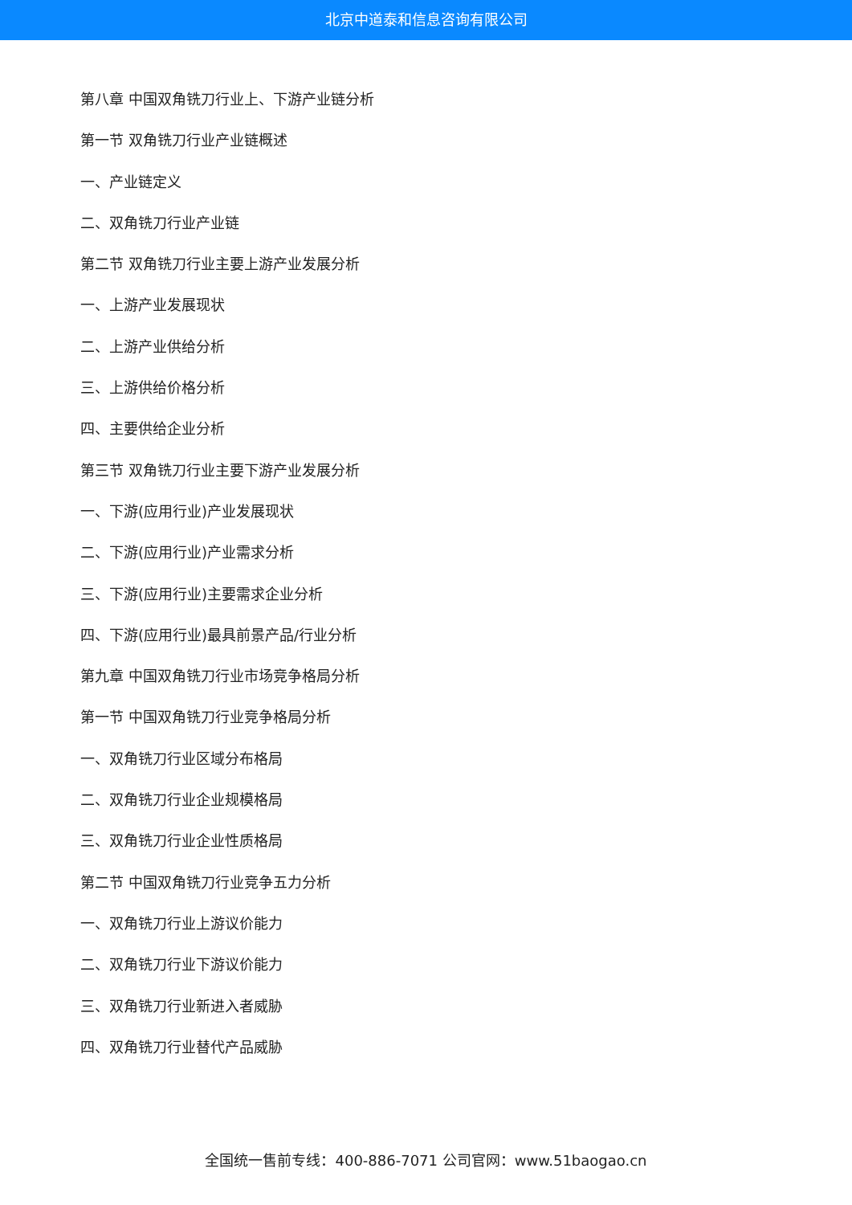北京中道泰和信息咨询有限公司
第八章 中国双角铣刀行业上、下游产业链分析
第一节 双角铣刀行业产业链概述
一、产业链定义
二、双角铣刀行业产业链
第二节 双角铣刀行业主要上游产业发展分析
一、上游产业发展现状
二、上游产业供给分析
三、上游供给价格分析
四、主要供给企业分析
第三节 双角铣刀行业主要下游产业发展分析
一、下游(应用行业)产业发展现状
二、下游(应用行业)产业需求分析
三、下游(应用行业)主要需求企业分析
四、下游(应用行业)最具前景产品/行业分析
第九章 中国双角铣刀行业市场竞争格局分析
第一节 中国双角铣刀行业竞争格局分析
一、双角铣刀行业区域分布格局
二、双角铣刀行业企业规模格局
三、双角铣刀行业企业性质格局
第二节 中国双角铣刀行业竞争五力分析
一、双角铣刀行业上游议价能力
二、双角铣刀行业下游议价能力
三、双角铣刀行业新进入者威胁
四、双角铣刀行业替代产品威胁
全国统一售前专线：400-886-7071 公司官网：www.51baogao.cn